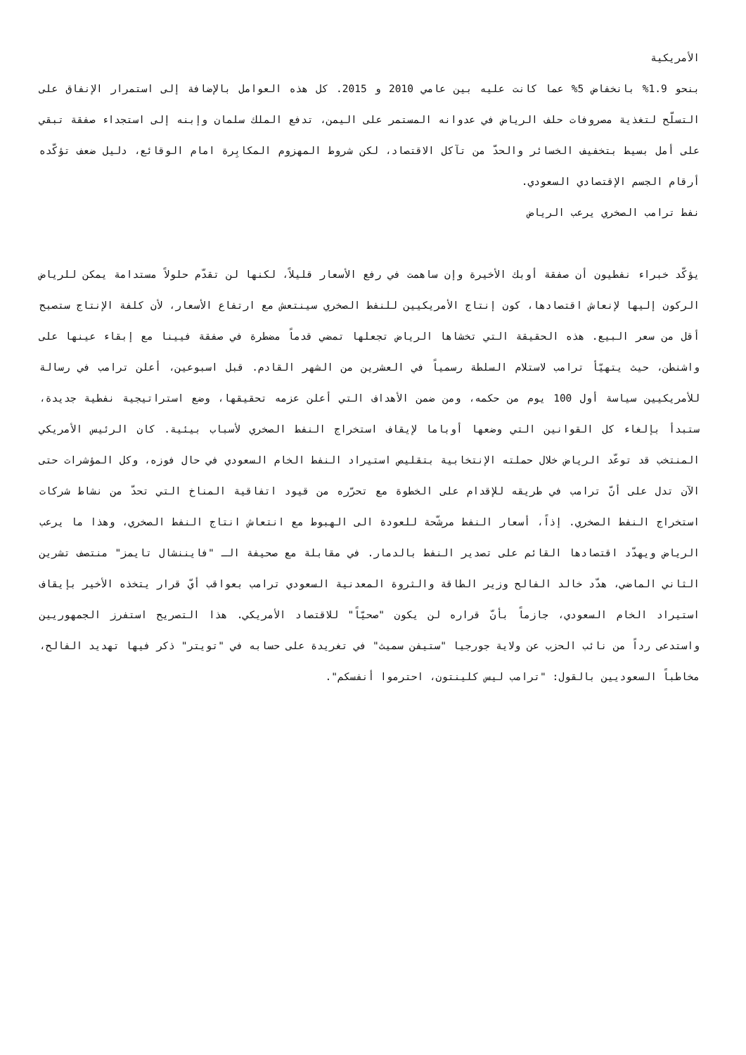الأمريكية
بنحو 1.9% بانخفاض 5% عما كانت عليه بين عامي 2010 و 2015. كل هذه العوامل بالإضافة إلى استمرار الإنفاق على التسلّح لتغذية مصروفات حلف الرياض في عدوانه المستمر على اليمن، تدفع الملك سلمان وإبنه إلى استجداء صفقة تبقي على أمل بسيط بتخفيف الخسائر والحدّ من تآكل الاقتصاد، لكن شروط المهزوم المكابِرة امام الوقائع، دليل ضعف تؤكّده أرقام الجسم الإقتصادي السعودي.
نفط ترامب الصخري يرعب الرياض
يؤكّد خبراء نفطيون أن صفقة أوبك الأخيرة وإن ساهمت في رفع الأسعار قليلاً، لكنها لن تقدّم حلولاً مستدامة يمكن للرياض الركون إليها لإنعاش اقتصادها، كون إنتاج الأمريكيين للنفط الصخري سينتعش مع ارتفاع الأسعار، لأن كلفة الإنتاج ستصبح أقل من سعر البيع. هذه الحقيقة التي تخشاها الرياض تجعلها تمضي قدماً مضطرة في صفقة فيينا مع إبقاء عينها على واشنطن، حيث يتهيّأ ترامب لاستلام السلطة رسمياً في العشرين من الشهر القادم. قبل اسبوعين، أعلن ترامب في رسالة للأمريكيين سياسة أول 100 يوم من حكمه، ومن ضمن الأهداف التي أعلن عزمه تحقيقها، وضع استراتيجية نفطية جديدة، ستبدأ بإلغاء كل القوانين التي وضعها أوباما لإيقاف استخراج النفط الصخري لأسباب بيئية. كان الرئيس الأمريكي المنتخب قد توعّد الرياض خلال حملته الإنتخابية بتقليص استيراد النفط الخام السعودي في حال فوزه، وكل المؤشرات حتى الآن تدل على أنّ ترامب في طريقه للإقدام على الخطوة مع تحرّره من قيود اتفاقية المناخ التي تحدّ من نشاط شركات استخراج النفط الصخري. إذاً، أسعار النفط مرشّحة للعودة الى الهبوط مع انتعاش انتاج النفط الصخري، وهذا ما يرعب الرياض ويهدّد اقتصادها القائم على تصدير النفط بالدمار. في مقابلة مع صحيفة الـ "فايننشال تايمز" منتصف تشرين الثاني الماضي، هدّد خالد الفالح وزير الطاقة والثروة المعدنية السعودي ترامب بعواقب أيّ قرار يتخذه الأخير بإيقاف استيراد الخام السعودي، جازماً بأنّ قراره لن يكون "صحيّاً" للاقتصاد الأمريكي. هذا التصريح استفرز الجمهوريين واستدعى رداً من نائب الحزب عن ولاية جورجيا "ستيفن سميث" في تغريدة على حسابه في "تويتر" ذكر فيها تهديد الفالح، مخاطباً السعوديين بالقول: "ترامب ليس كلينتون، احترموا أنفسكم".